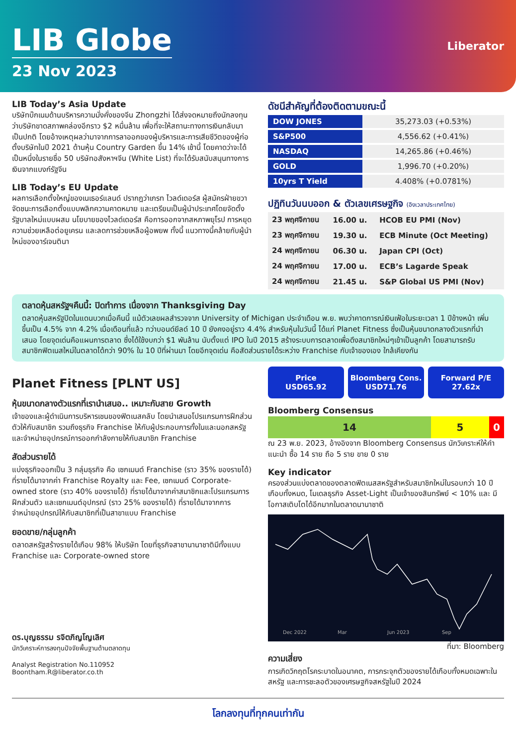LIB Globe
23 Nov 2023
Liberator
LIB Today’s Asia Update
บริษัทบ๊กเนมด้านบริหารความมั่งคั่งของจีน Zhongzhi ได้ส่งจดหมายถึงนักลงทุนว่าบริษัทขาดสภาพคล่องอีกราว $2 หมื่นล้าน เพื่อที่จะให้สถานะทางการเงินกลับมาเป็นปกติ โดยอ้างเหตุผลว่ามาจากการลาออกของผู้บริหารและการเสียชีวิตของผู้ก่อตั้งบริษัทในปี 2021 ด้านหุ้น Country Garden ขึ้น 14% เช้านี้ โดยคาดว่าจะได้เป็นหนึ่งในรายชื่อ 50 บริษัทอสังหาฯจีน (White List) ที่จะได้รับสนับสนุนทางการเงินจากแบงก์รัฐจีน
LIB Today’s EU Update
ผลการเลือกตั้งใหญ่ของเนเธอร์แลนด์ ปรากฎว่าเกรท ไวลด์เดอร์ส ผู้สมัครฝ่ายขวาจัดชนะการเลือกตั้งแบบพลิกความคาดหมาย และเตรียมเป็นผู้นำประเทศโดยจัดตั้งรัฐบาลใหม่แบบผสม นโยบายของไวลด์เดอร์ส คือการออกจากสหภาพยุโรป การหยุดความช่วยเหลือต่อยูเครน และลดการช่วยเหลือผู้อพยพ ทั้งนี้ แนวทางนี้คล้ายกับผู้นำใหม่ของอาร์เจนตินา
ดัชนีสำคัญที่ต้องติดตามขณะนี้
| DOW JONES | 35,273.03 (+0.53%) |
| S&P500 | 4,556.62 (+0.41%) |
| NASDAQ | 14,265.86 (+0.46%) |
| GOLD | 1,996.70 (+0.20%) |
| 10yrs T Yield | 4.408% (+0.0781%) |
ปฏิทินวันนบออก & ตัวเลขเศรษฐกิจ (อิงเวลาประเทศไทย)
| 23 พฤศจิกายน | 16.00 u. | HCOB EU PMI (Nov) |
| 23 พฤศจิกายน | 19.30 u. | ECB Minute (Oct Meeting) |
| 24 พฤศจิกายน | 06.30 u. | Japan CPI (Oct) |
| 24 พฤศจิกายน | 17.00 u. | ECB’s Lagarde Speak |
| 24 พฤศจิกายน | 21.45 u. | S&P Global US PMI (Nov) |
ตลาดหุ้นสหรัฐฯคืนนี้: ปิดทำการ เนื่องจาก Thanksgiving Day
ตลาดหุ้นสหรัฐปิดในแดนบวกเมื่อคืนนี้ แม้ตัวเลขผลสำรวจจาก University of Michigan ประจำเดือน พ.ย. พบว่าคาดการณ์เงินเฟ้อในระยะเวลา 1 ปีข้างหน้า เพิ่มขึ้นเป็น 4.5% จาก 4.2% เมื่อเดือนที่แล้ว ทว่าบอนด์ยีลด์ 10 ปี ยังคงอยู่ราว 4.4% สำหรับหุ้นในวันนี้ ได้แก่ Planet Fitness ซึ่งเป็นหุ้นขนาดกลางตัวแรกที่นำเสนอ โดยจุดเด่นคือแผนการตลาด ซึ่งได้ใช้งบกว่า $1 พันล้าน นับตั้งแต่ IPO ในปี 2015 สร้างระบบการตลาดเพื่อดึงสมาชิกใหม่ๆเข้าเป็นลูกค้า โดยสามารถรับสมาชิกฟิตเนสใหม่ในตลาดได้กว่า 90% ใน 10 ปีที่ผ่านมา โดยอีกจุดเด่น คือสัดส่วนรายได้ระหว่าง Franchise กับเจ้าของเอง ใกล้เคียงกัน
Planet Fitness [PLNT US]
หุ้นขนาดกลางตัวแรกที่เรานำเสนอ.. เหมาะกับสาย Growth
เจ้าของและผู้ดำเนินการบริหารเชนของฟิตเนสคลับ โดยนำเสนอโปรแกรมการฝึกส่วนตัวให้กับสมาชิก รวมถึงธุรกิจ Franchise ให้กับผู้ประกอบการทั้งในและนอกสหรัฐ และจำหน่ายอุปกรณ์การออกกำลังกายให้กับสมาชิก Franchise
สัดส่วนรายได้
แบ่งธุรกิจออกเป็น 3 กลุ่มธุรกิจ คือ เซกเมนต์ Franchise (ราว 35% ของรายได้) ที่รายได้มาจากค่า Franchise Royalty และ Fee, เซกเมนต์ Corporate-owned store (ราว 40% ของรายได้) ที่รายได้มาจากค่าสมาชิกและโปรแกรมการฝึกส่วนตัว และเซกเมนต์อุปกรณ์ (ราว 25% ของรายได้) ที่รายได้มาจากการจำหน่ายอุปกรณ์ให้กับสมาชิกที่เป็นสาขาแบบ Franchise
ยอดขาย/กลุ่มลูกค้า
ตลาดสหรัฐสร้างรายได้เกือบ 98% ให้บริษัท โดยที่ธุรกิจสาขานานาชาติมีทั้งแบบ Franchise และ Corporate-owned store
ดร.บุญธรรม รจิตภิญโญเลิศ
นักวิเคราะห์การลงทุนปัจจัยพื้นฐานด้านตลาดทุน
Analyst Registration No.110952
Boontham.R@liberator.co.th
Price
USD65.92
Bloomberg Cons.
USD71.76
Forward P/E
27.62x
Bloomberg Consensus
14 5 0
ณ 23 พ.ย. 2023, อ้างอิงจาก Bloomberg Consensus นักวิเคราะห์ให้คำแนะนำ ซื้อ 14 ราย ถือ 5 ราย ขาย 0 ราย
Key indicator
ครองส่วนแบ่งตลาดของตลาดฟิตเนสสหรัฐสำหรับสมาชิกใหม่ในรอบกว่า 10 ปีเกือบทั้งหมด, โมเดลธุรกิจ Asset-Light เป็นเจ้าของสินทรัพย์ < 10% และ มีโอกาสเติบโตได้อีกมากในตลาดนานาชาติ
Dec 2022
Mar
Jun 2023
Sep
ที่มา: Bloomberg
ความเสี่ยง
การเกิดวิกฤตโรคระบาดในอนาคต, การกระจุกตัวของรายได้เกือบทั้งหมดเฉพาะในสหรัฐ และการชะลอตัวของเศรษฐกิจสหรัฐในปี 2024
โลกลงทุนที่ทุกคนเท่ากัน